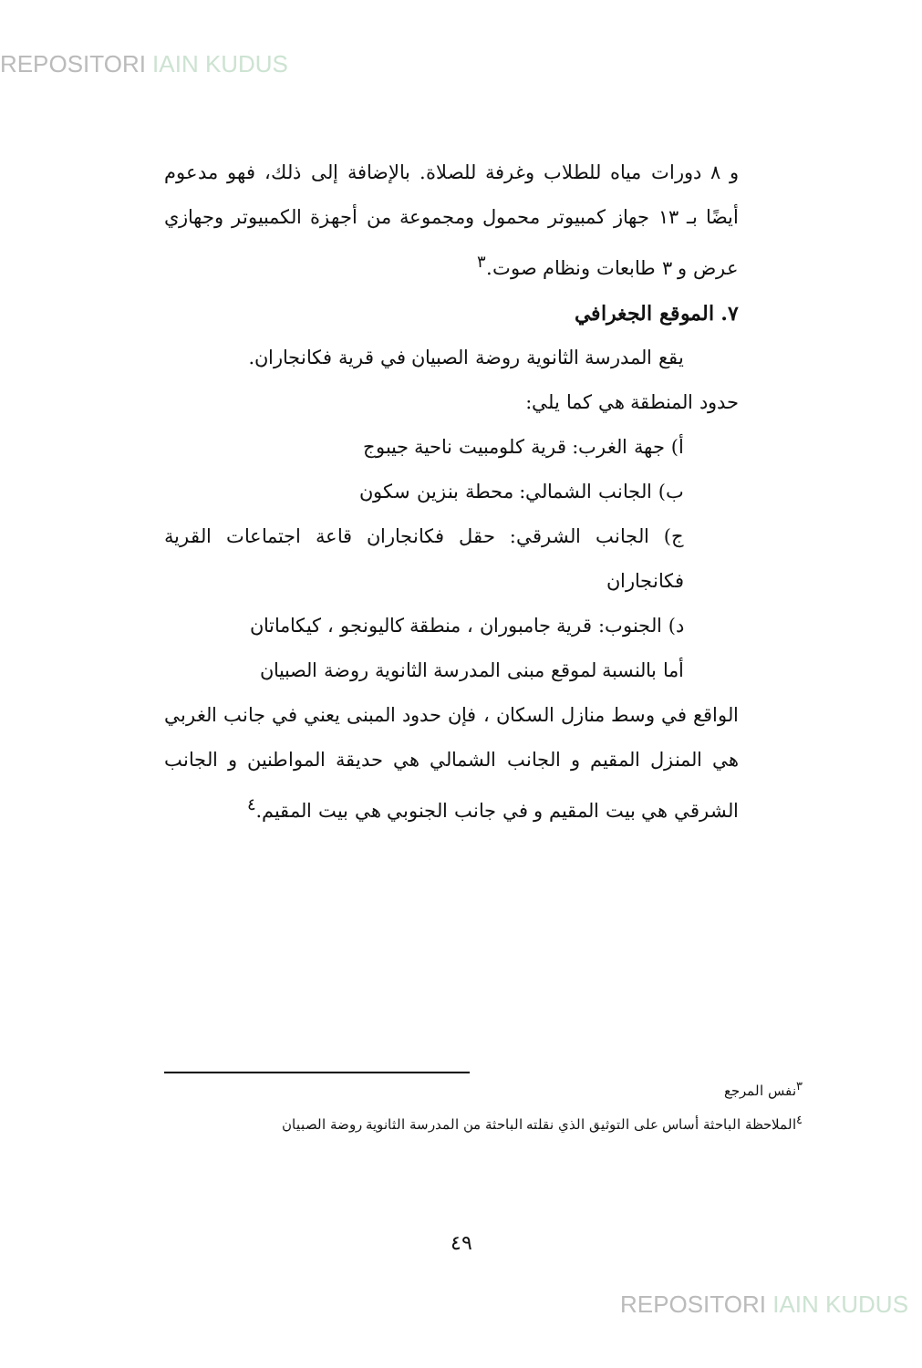REPOSITORI IAIN KUDUS
و ٨ دورات مياه للطلاب وغرفة للصلاة. بالإضافة إلى ذلك، فهو مدعوم أيضًا بـ ١٣ جهاز كمبيوتر محمول ومجموعة من أجهزة الكمبيوتر وجهازي عرض و ٣ طابعات ونظام صوت.<sup>٣</sup>
٧. الموقع الجغرافي
يقع المدرسة الثانوية روضة الصبيان في قرية فكانجاران.
حدود المنطقة هي كما يلي:
أ) جهة الغرب: قرية كلومبيت ناحية جيبوج
ب) الجانب الشمالي: محطة بنزين سكون
ج) الجانب الشرقي: حقل فكانجاران قاعة اجتماعات القرية فكانجاران
د) الجنوب: قرية جامبوران ، منطقة كاليونجو ، كيكاماتان
أما بالنسبة لموقع مبنى المدرسة الثانوية روضة الصبيان
الواقع في وسط منازل السكان ، فإن حدود المبنى يعني في جانب الغربي هي المنزل المقيم و الجانب الشمالي هي حديقة المواطنين و الجانب الشرقي هي بيت المقيم و في جانب الجنوبي هي بيت المقيم.<sup>٤</sup>
<sup>٣</sup> نفس المرجع
<sup>٤</sup> الملاحظة الباحثة أساس على التوثيق الذي نقلته الباحثة من المدرسة الثانوية روضة الصبيان
٤٩
REPOSITORI IAIN KUDUS